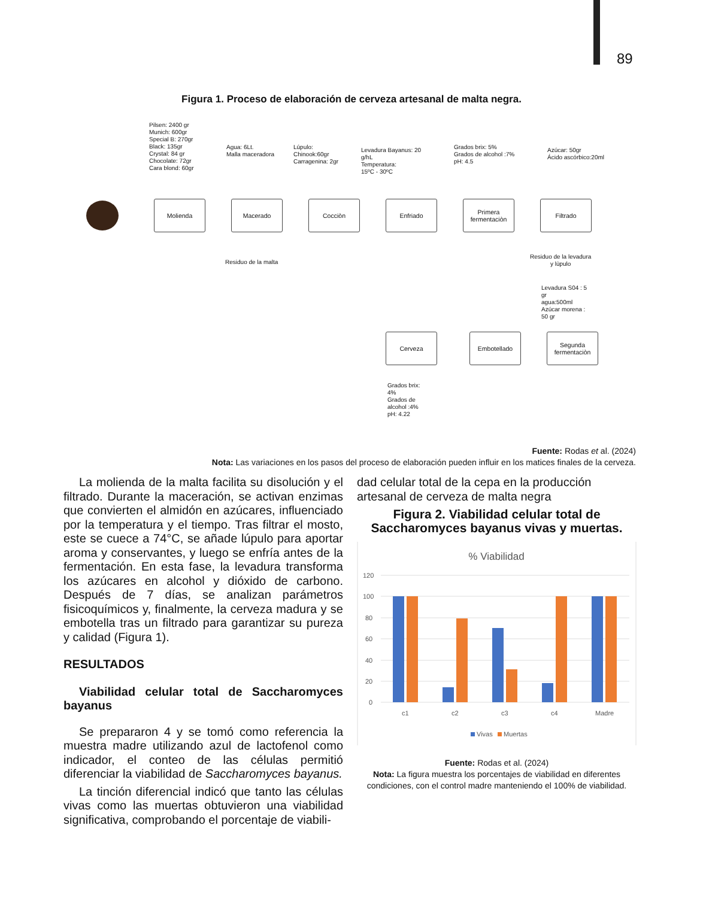89
Figura 1. Proceso de elaboración de cerveza artesanal de malta negra.
Pilsen: 2400 gr
Munich: 600gr
Special B: 270gr
Black: 135gr
Crystal: 84 gr
Chocolate: 72gr
Cara blond: 60gr
Agua: 6Lt.
Malla maceradora
Lúpulo:
Chinook:60gr
Carragenina: 2gr
Levadura Bayanus: 20
g/hL
Temperatura:
15ºC - 30ºC
Grados brix: 5%
Grados de alcohol :7%
pH: 4.5
Azúcar: 50gr
Ácido ascórbico:20ml
Molienda Macerado Cocciòn Enfriado
Primera fermentaciòn
Filtrado
Residuo de la malta
Residuo de la levadura
y lùpulo
Levadura S04 : 5
gr
agua:500ml
Azúcar morena :
50 gr
Cerveza Embotellado
Segunda fermentaciòn
Grados brix:
4%
Grados de
alcohol :4%
pH: 4.22
Fuente: Rodas et al. (2024)
Nota: Las variaciones en los pasos del proceso de elaboración pueden influir en los matices finales de la cerveza.
La molienda de la malta facilita su disolución y el filtrado. Durante la maceración, se activan enzimas que convierten el almidón en azúcares, influenciado por la temperatura y el tiempo. Tras filtrar el mosto, este se cuece a 74°C, se añade lúpulo para aportar aroma y conservantes, y luego se enfría antes de la fermentación. En esta fase, la levadura transforma los azúcares en alcohol y dióxido de carbono. Después de 7 días, se analizan parámetros fisicoquímicos y, finalmente, la cerveza madura y se embotella tras un filtrado para garantizar su pureza y calidad (Figura 1).
RESULTADOS
Viabilidad celular total de Saccharomyces bayanus
Se prepararon 4 y se tomó como referencia la muestra madre utilizando azul de lactofenol como indicador, el conteo de las células permitió diferenciar la viabilidad de Saccharomyces bayanus.
La tinción diferencial indicó que tanto las células vivas como las muertas obtuvieron una viabilidad significativa, comprobando el porcentaje de viabili-
dad celular total de la cepa en la producción artesanal de cerveza de malta negra
Figura 2. Viabilidad celular total de Saccharomyces bayanus vivas y muertas.
% Viabilidad
120
100
80
60
40
20
0
c1
c2
c3
c4
Madre
Vivas
Muertas
Fuente: Rodas et al. (2024)
Nota: La figura muestra los porcentajes de viabilidad en diferentes condiciones, con el control madre manteniendo el 100% de viabilidad.